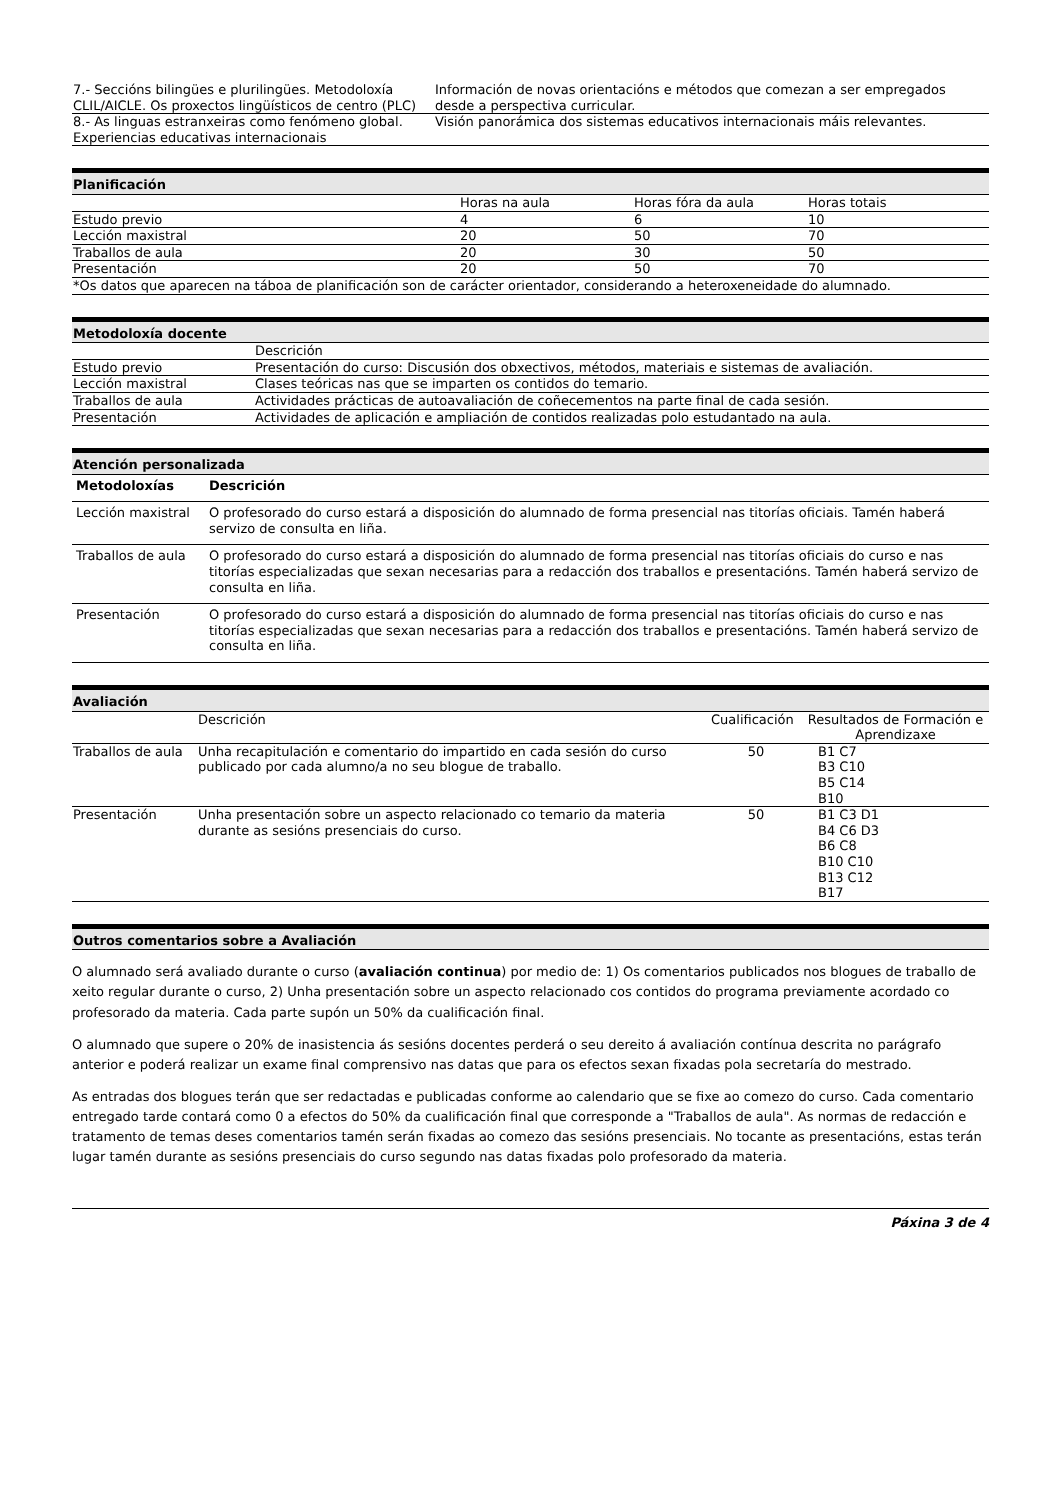| 7.- Seccións bilingües e plurilingües. Metodoloxía CLIL/AICLE. Os proxectos lingüísticos de centro (PLC) | Información de novas orientacións e métodos que comezan a ser empregados desde a perspectiva curricular. |
| 8.- As linguas estranxeiras como fenómeno global. Experiencias educativas internacionais | Visión panorámica dos sistemas educativos internacionais máis relevantes. |
Planificación
| | Horas na aula | Horas fóra da aula | Horas totais |
| Estudo previo | 4 | 6 | 10 |
| Lección maxistral | 20 | 50 | 70 |
| Traballos de aula | 20 | 30 | 50 |
| Presentación | 20 | 50 | 70 |
| *Os datos que aparecen na táboa de planificación son de carácter orientador, considerando a heteroxeneidade do alumnado. | | | |
Metodoloxía docente
| | Descrición |
| Estudo previo | Presentación do curso: Discusión dos obxectivos, métodos, materiais e sistemas de avaliación. |
| Lección maxistral | Clases teóricas nas que se imparten os contidos do temario. |
| Traballos de aula | Actividades prácticas de autoavaliación de coñecementos na parte final de cada sesión. |
| Presentación | Actividades de aplicación e ampliación de contidos realizadas polo estudantado na aula. |
Atención personalizada
| Metodoloxías | Descrición |
| --- | --- |
| Lección maxistral | O profesorado do curso estará a disposición do alumnado de forma presencial nas titorías oficiais. Tamén haberá servizo de consulta en liña. |
| Traballos de aula | O profesorado do curso estará a disposición do alumnado de forma presencial nas titorías oficiais do curso e nas titorías especializadas que sexan necesarias para a redacción dos traballos e presentacións. Tamén haberá servizo de consulta en liña. |
| Presentación | O profesorado do curso estará a disposición do alumnado de forma presencial nas titorías oficiais do curso e nas titorías especializadas que sexan necesarias para a redacción dos traballos e presentacións. Tamén haberá servizo de consulta en liña. |
Avaliación
| | Descrición | Cualificación | Resultados de Formación e Aprendizaxe |
| Traballos de aula | Unha recapitulación e comentario do impartido en cada sesión do curso publicado por cada alumno/a no seu blogue de traballo. | 50 | B1 C7 B3 C10 B5 C14 B10 |
| Presentación | Unha presentación sobre un aspecto relacionado co temario da materia durante as sesións presenciais do curso. | 50 | B1 C3 D1 B4 C6 D3 B6 C8 B10 C10 B13 C12 B17 |
Outros comentarios sobre a Avaliación
O alumnado será avaliado durante o curso (avaliación continua) por medio de: 1) Os comentarios publicados nos blogues de traballo de xeito regular durante o curso, 2) Unha presentación sobre un aspecto relacionado cos contidos do programa previamente acordado co profesorado da materia. Cada parte supón un 50% da cualificación final.
O alumnado que supere o 20% de inasistencia ás sesións docentes perderá o seu dereito á avaliación contínua descrita no parágrafo anterior e poderá realizar un exame final comprensivo nas datas que para os efectos sexan fixadas pola secretaría do mestrado.
As entradas dos blogues terán que ser redactadas e publicadas conforme ao calendario que se fixe ao comezo do curso. Cada comentario entregado tarde contará como 0 a efectos do 50% da cualificación final que corresponde a "Traballos de aula". As normas de redacción e tratamento de temas deses comentarios tamén serán fixadas ao comezo das sesións presenciais. No tocante as presentacións, estas terán lugar tamén durante as sesións presenciais do curso segundo nas datas fixadas polo profesorado da materia.
Páxina 3 de 4